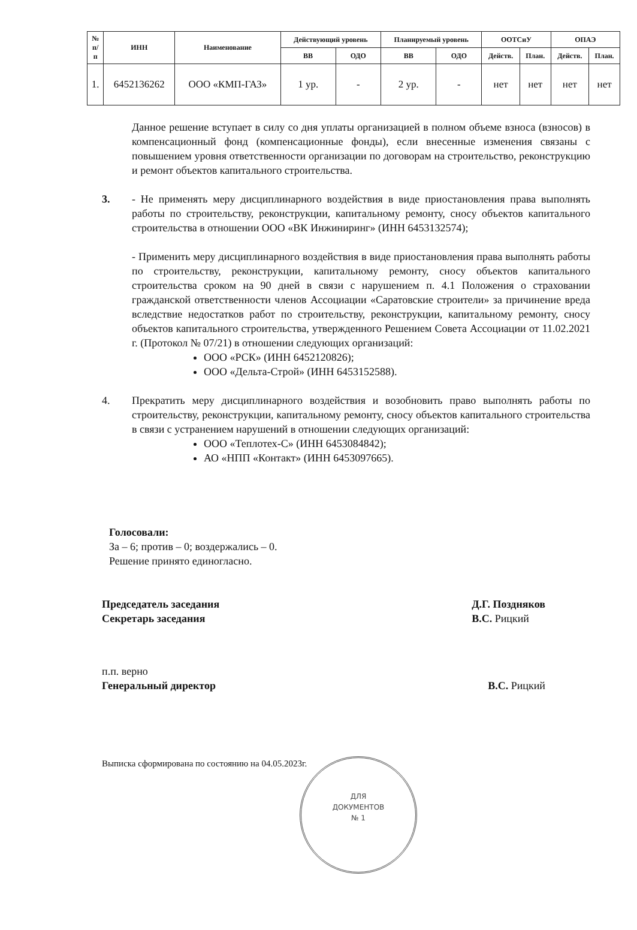| № п/ п | ИНН | Наименование | Действующий уровень | | Планируемый уровень | | ООТСиУ | | ОПАЭ | |
| --- | --- | --- | --- | --- | --- | --- | --- | --- | --- | --- |
| | | | ВВ | ОДО | ВВ | ОДО | Действ. | План. | Действ. | План. |
| 1. | 6452136262 | ООО «КМП-ГАЗ» | 1 ур. | - | 2 ур. | - | нет | нет | нет | нет |
Данное решение вступает в силу со дня уплаты организацией в полном объеме взноса (взносов) в компенсационный фонд (компенсационные фонды), если внесенные изменения связаны с повышением уровня ответственности организации по договорам на строительство, реконструкцию и ремонт объектов капитального строительства.
3. - Не применять меру дисциплинарного воздействия в виде приостановления права выполнять работы по строительству, реконструкции, капитальному ремонту, сносу объектов капитального строительства в отношении ООО «ВК Инжиниринг» (ИНН 6453132574);
- Применить меру дисциплинарного воздействия в виде приостановления права выполнять работы по строительству, реконструкции, капитальному ремонту, сносу объектов капитального строительства сроком на 90 дней в связи с нарушением п. 4.1 Положения о страховании гражданской ответственности членов Ассоциации «Саратовские строители» за причинение вреда вследствие недостатков работ по строительству, реконструкции, капитальному ремонту, сносу объектов капитального строительства, утвержденного Решением Совета Ассоциации от 11.02.2021 г. (Протокол № 07/21) в отношении следующих организаций:
ООО «РСК» (ИНН 6452120826);
ООО «Дельта-Строй» (ИНН 6453152588).
4. Прекратить меру дисциплинарного воздействия и возобновить право выполнять работы по строительству, реконструкции, капитальному ремонту, сносу объектов капитального строительства в связи с устранением нарушений в отношении следующих организаций:
ООО «Теплотех-С» (ИНН 6453084842);
АО «НПП «Контакт» (ИНН 6453097665).
Голосовали:
За – 6; против – 0; воздержались – 0.
Решение принято единогласно.
Председатель заседания
Секретарь заседания
Д.Г. Поздняков
В.С. Рицкий
п.п. верно
Генеральный директор
В.С. Рицкий
Выписка сформирована по состоянию на 04.05.2023г.
ДЛЯ
ДОКУМЕНТОВ
№ 1